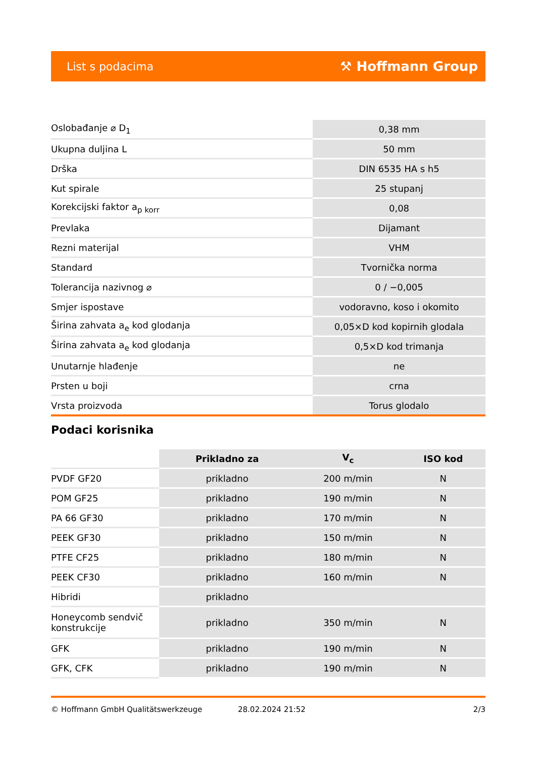List s podacima ⚒ Hoffmann Group
| Oslobađanje ⌀ D<sub>1</sub> | 0,38 mm |
| Ukupna duljina L | 50 mm |
| Drška | DIN 6535 HA s h5 |
| Kut spirale | 25 stupanj |
| Korekcijski faktor a<sub>p korr</sub> | 0,08 |
| Prevlaka | Dijamant |
| Rezni materijal | VHM |
| Standard | Tvornička norma |
| Tolerancija nazivnog ⌀ | 0 / −0,005 |
| Smjer ispostave | vodoravno, koso i okomito |
| Širina zahvata a<sub>e</sub> kod glodanja | 0,05×D kod kopirnih glodala |
| Širina zahvata a<sub>e</sub> kod glodanja | 0,5×D kod trimanja |
| Unutarnje hlađenje | ne |
| Prsten u boji | crna |
| Vrsta proizvoda | Torus glodalo |
Podaci korisnika
| | Prikladno za | V<sub>c</sub> | ISO kod |
| --- | --- | --- | --- |
| PVDF GF20 | prikladno | 200 m/min | N |
| POM GF25 | prikladno | 190 m/min | N |
| PA 66 GF30 | prikladno | 170 m/min | N |
| PEEK GF30 | prikladno | 150 m/min | N |
| PTFE CF25 | prikladno | 180 m/min | N |
| PEEK CF30 | prikladno | 160 m/min | N |
| Hibridi | prikladno | | |
| Honeycomb sendvič konstrukcije | prikladno | 350 m/min | N |
| GFK | prikladno | 190 m/min | N |
| GFK, CFK | prikladno | 190 m/min | N |
© Hoffmann GmbH Qualitätswerkzeuge 28.02.2024 21:52 2/3